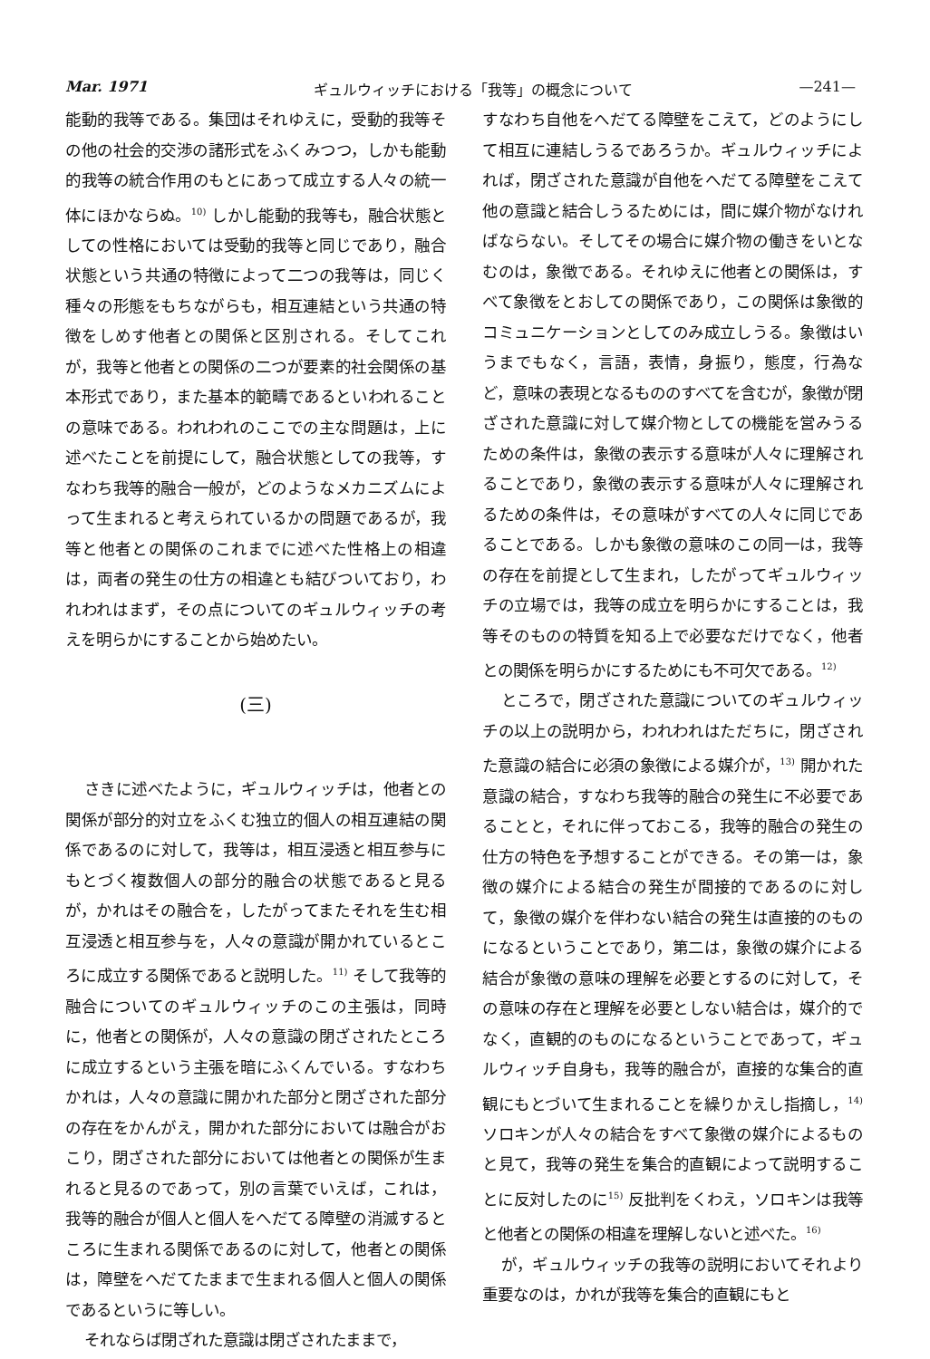Mar. 1971 ギュルウィッチにおける「我等」の概念について —241—
能動的我等である。集団はそれゆえに，受動的我等その他の社会的交渉の諸形式をふくみつつ，しかも能動的我等の統合作用のもとにあって成立する人々の統一体にほかならぬ。<sup>10)</sup> しかし能動的我等も，融合状態としての性格においては受動的我等と同じであり，融合状態という共通の特徴によって二つの我等は，同じく種々の形態をもちながらも，相互連結という共通の特徴をしめす他者との関係と区別される。そしてこれが，我等と他者との関係の二つが要素的社会関係の基本形式であり，また基本的範疇であるといわれることの意味である。われわれのここでの主な問題は，上に述べたことを前提にして，融合状態としての我等，すなわち我等的融合一般が，どのようなメカニズムによって生まれると考えられているかの問題であるが，我等と他者との関係のこれまでに述べた性格上の相違は，両者の発生の仕方の相違とも結びついており，われわれはまず，その点についてのギュルウィッチの考えを明らかにすることから始めたい。
(三)
さきに述べたように，ギュルウィッチは，他者との関係が部分的対立をふくむ独立的個人の相互連結の関係であるのに対して，我等は，相互浸透と相互参与にもとづく複数個人の部分的融合の状態であると見るが，かれはその融合を，したがってまたそれを生む相互浸透と相互参与を，人々の意識が開かれているところに成立する関係であると説明した。<sup>11)</sup> そして我等的融合についてのギュルウィッチのこの主張は，同時に，他者との関係が，人々の意識の閉ざされたところに成立するという主張を暗にふくんでいる。すなわちかれは，人々の意識に開かれた部分と閉ざされた部分の存在をかんがえ，開かれた部分においては融合がおこり，閉ざされた部分においては他者との関係が生まれると見るのであって，別の言葉でいえば，これは，我等的融合が個人と個人をへだてる障壁の消滅するところに生まれる関係であるのに対して，他者との関係は，障壁をへだてたままで生まれる個人と個人の関係であるというに等しい。
それならば閉ざれた意識は閉ざされたままで，
すなわち自他をへだてる障壁をこえて，どのようにして相互に連結しうるであろうか。ギュルウィッチによれば，閉ざされた意識が自他をへだてる障壁をこえて他の意識と結合しうるためには，間に媒介物がなければならない。そしてその場合に媒介物の働きをいとなむのは，象徴である。それゆえに他者との関係は，すべて象徴をとおしての関係であり，この関係は象徴的コミュニケーションとしてのみ成立しうる。象徴はいうまでもなく，言語，表情，身振り，態度，行為など，意味の表現となるもののすべてを含むが，象徴が閉ざされた意識に対して媒介物としての機能を営みうるための条件は，象徴の表示する意味が人々に理解されることであり，象徴の表示する意味が人々に理解されるための条件は，その意味がすべての人々に同じであることである。しかも象徴の意味のこの同一は，我等の存在を前提として生まれ，したがってギュルウィッチの立場では，我等の成立を明らかにすることは，我等そのものの特質を知る上で必要なだけでなく，他者との関係を明らかにするためにも不可欠である。<sup>12)</sup>
ところで，閉ざされた意識についてのギュルウィッチの以上の説明から，われわれはただちに，閉ざされた意識の結合に必須の象徴による媒介が，<sup>13)</sup> 開かれた意識の結合，すなわち我等的融合の発生に不必要であることと，それに伴っておこる，我等的融合の発生の仕方の特色を予想することができる。その第一は，象徴の媒介による結合の発生が間接的であるのに対して，象徴の媒介を伴わない結合の発生は直接的のものになるということであり，第二は，象徴の媒介による結合が象徴の意味の理解を必要とするのに対して，その意味の存在と理解を必要としない結合は，媒介的でなく，直観的のものになるということであって，ギュルウィッチ自身も，我等的融合が，直接的な集合的直観にもとづいて生まれることを繰りかえし指摘し，<sup>14)</sup> ソロキンが人々の結合をすべて象徴の媒介によるものと見て，我等の発生を集合的直観によって説明することに反対したのに<sup>15)</sup> 反批判をくわえ，ソロキンは我等と他者との関係の相違を理解しないと述べた。<sup>16)</sup>
が，ギュルウィッチの我等の説明においてそれより重要なのは，かれが我等を集合的直観にもと